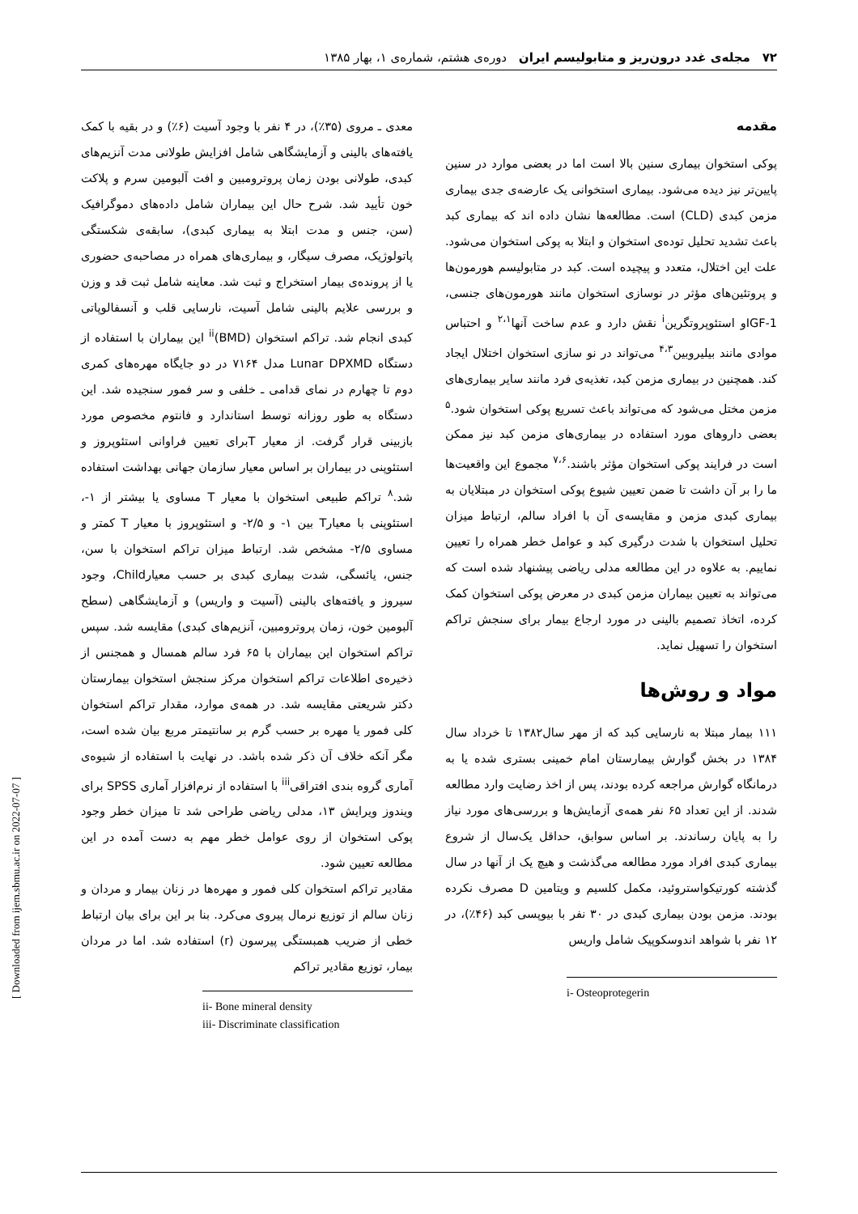۷۲ مجله‌ی غدد درون‌ریز و متابولیسم ایران دوره‌ی هشتم، شماره‌ی ۱، بهار ۱۳۸۵
مقدمه
پوکی استخوان بیماری سنین بالا است اما در بعضی موارد در سنین پایین‌تر نیز دیده می‌شود. بیماری استخوانی یک عارضه‌ی جدی بیماری مزمن کبدی (CLD) است. مطالعه‌ها نشان داده اند که بیماری کبد باعث تشدید تحلیل توده‌ی استخوان و ابتلا به پوکی استخوان می‌شود. علت این اختلال، متعدد و پیچیده است. کبد در متابولیسم هورمون‌ها و پروتئین‌های مؤثر در نوسازی استخوان مانند هورمون‌های جنسی، IGF-1و استئوپروتگرین<sup>i</sup> نقش دارد و عدم ساخت آنها<sup>۲،۱</sup> و احتباس موادی مانند بیلیروبین<sup>۴،۳</sup> می‌تواند در نو سازی استخوان اختلال ایجاد کند. همچنین در بیماری مزمن کبد، تغذیه‌ی فرد مانند سایر بیماری‌های مزمن مختل می‌شود که می‌تواند باعث تسریع پوکی استخوان شود.<sup>۵</sup> بعضی داروهای مورد استفاده در بیماری‌های مزمن کبد نیز ممکن است در فرایند پوکی استخوان مؤثر باشند.<sup>۷،۶</sup> مجموع این واقعیت‌ها ما را بر آن داشت تا ضمن تعیین شیوع پوکی استخوان در مبتلایان به بیماری کبدی مزمن و مقایسه‌ی آن با افراد سالم، ارتباط میزان تحلیل استخوان با شدت درگیری کبد و عوامل خطر همراه را تعیین نماییم. به علاوه در این مطالعه مدلی ریاضی پیشنهاد شده است که می‌تواند به تعیین بیماران مزمن کبدی در معرض پوکی استخوان کمک کرده، اتخاذ تصمیم بالینی در مورد ارجاع بیمار برای سنجش تراکم استخوان را تسهیل نماید.
مواد و روش‌ها
۱۱۱ بیمار مبتلا به نارسایی کبد که از مهر سال۱۳۸۲ تا خرداد سال ۱۳۸۴ در بخش گوارش بیمارستان امام خمینی بستری شده یا به درمانگاه گوارش مراجعه کرده بودند، پس از اخذ رضایت وارد مطالعه شدند. از این تعداد ۶۵ نفر همه‌ی آزمایش‌ها و بررسی‌های مورد نیاز را به پایان رساندند. بر اساس سوابق، حداقل یک‌سال از شروع بیماری کبدی افراد مورد مطالعه می‌گذشت و هیچ یک از آنها در سال گذشته کورتیکواستروئید، مکمل کلسیم و ویتامین D مصرف نکرده بودند. مزمن بودن بیماری کبدی در ۳۰ نفر با بیوپسی کبد (۴۶٪)، در ۱۲ نفر با شواهد اندوسکوپیک شامل واریس
i- Osteoprotegerin
معدی ـ مروی (۳۵٪)، در ۴ نفر با وجود آسیت (۶٪) و در بقیه با کمک یافته‌های بالینی و آزمایشگاهی شامل افزایش طولانی مدت آنزیم‌های کبدی، طولانی بودن زمان پروترومبین و افت آلبومین سرم و پلاکت خون تأیید شد. شرح حال این بیماران شامل داده‌های دموگرافیک (سن، جنس و مدت ابتلا به بیماری کبدی)، سابقه‌ی شکستگی پاتولوژیک، مصرف سیگار، و بیماری‌های همراه در مصاحبه‌ی حضوری یا از پرونده‌ی بیمار استخراج و ثبت شد. معاینه شامل ثبت قد و وزن و بررسی علایم بالینی شامل آسیت، نارسایی قلب و آنسفالوپاتی کبدی انجام شد. تراکم استخوان (BMD)<sup>ii</sup> این بیماران با استفاده از دستگاه Lunar DPXMD مدل ۷۱۶۴ در دو جایگاه مهره‌های کمری دوم تا چهارم در نمای قدامی ـ خلفی و سر فمور سنجیده شد. این دستگاه به طور روزانه توسط استاندارد و فانتوم مخصوص مورد بازبینی قرار گرفت. از معیار Tبرای تعیین فراوانی استئوپروز و استئوپنی در بیماران بر اساس معیار سازمان جهانی بهداشت استفاده شد.<sup>۸</sup> تراکم طبیعی استخوان با معیار T مساوی یا بیشتر از ۱-، استئوپنی با معیارT بین ۱- و ۲/۵- و استئوپروز با معیار T کمتر و مساوی ۲/۵- مشخص شد. ارتباط میزان تراکم استخوان با سن، جنس، یائسگی، شدت بیماری کبدی بر حسب معیارChild، وجود سیروز و یافته‌های بالینی (آسیت و واریس) و آزمایشگاهی (سطح آلبومین خون، زمان پروترومبین، آنزیم‌های کبدی) مقایسه شد. سپس تراکم استخوان این بیماران با ۶۵ فرد سالم همسال و همجنس از ذخیره‌ی اطلاعات تراکم استخوان مرکز سنجش استخوان بیمارستان دکتر شریعتی مقایسه شد. در همه‌ی موارد، مقدار تراکم استخوان کلی فمور یا مهره بر حسب گرم بر سانتیمتر مربع بیان شده است، مگر آنکه خلاف آن ذکر شده باشد. در نهایت با استفاده از شیوه‌ی آماری گروه بندی افتراقی<sup>iii</sup> با استفاده از نرم‌افزار آماری SPSS برای ویندوز ویرایش ۱۳، مدلی ریاضی طراحی شد تا میزان خطر وجود پوکی استخوان از روی عوامل خطر مهم به دست آمده در این مطالعه تعیین شود.
مقادیر تراکم استخوان کلی فمور و مهره‌ها در زنان بیمار و مردان و زنان سالم از توزیع نرمال پیروی می‌کرد. بنا بر این برای بیان ارتباط خطی از ضریب همبستگی پیرسون (r) استفاده شد. اما در مردان بیمار، توزیع مقادیر تراکم
ii- Bone mineral density
iii- Discriminate classification
[ Downloaded from ijem.sbmu.ac.ir on 2022-07-07 ]